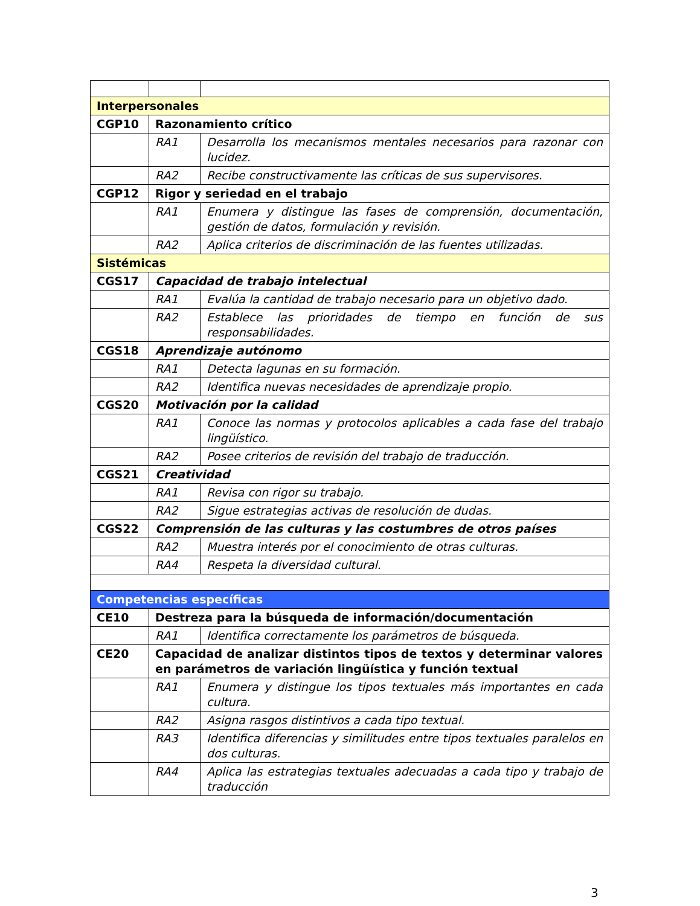| Interpersonales | | |
| CGP10 | Razonamiento crítico | |
| | RA1 | Desarrolla los mecanismos mentales necesarios para razonar con lucidez. |
| | RA2 | Recibe constructivamente las críticas de sus supervisores. |
| CGP12 | Rigor y seriedad en el trabajo | |
| | RA1 | Enumera y distingue las fases de comprensión, documentación, gestión de datos, formulación y revisión. |
| | RA2 | Aplica criterios de discriminación de las fuentes utilizadas. |
| Sistémicas | | |
| CGS17 | Capacidad de trabajo intelectual | |
| | RA1 | Evalúa la cantidad de trabajo necesario para un objetivo dado. |
| | RA2 | Establece las prioridades de tiempo en función de sus responsabilidades. |
| CGS18 | Aprendizaje autónomo | |
| | RA1 | Detecta lagunas en su formación. |
| | RA2 | Identifica nuevas necesidades de aprendizaje propio. |
| CGS20 | Motivación por la calidad | |
| | RA1 | Conoce las normas y protocolos aplicables a cada fase del trabajo lingüístico. |
| | RA2 | Posee criterios de revisión del trabajo de traducción. |
| CGS21 | Creatividad | |
| | RA1 | Revisa con rigor su trabajo. |
| | RA2 | Sigue estrategias activas de resolución de dudas. |
| CGS22 | Comprensión de las culturas y las costumbres de otros países | |
| | RA2 | Muestra interés por el conocimiento de otras culturas. |
| | RA4 | Respeta la diversidad cultural. |
| Competencias específicas | | |
| CE10 | Destreza para la búsqueda de información/documentación | |
| | RA1 | Identifica correctamente los parámetros de búsqueda. |
| CE20 | Capacidad de analizar distintos tipos de textos y determinar valores en parámetros de variación lingüística y función textual | |
| | RA1 | Enumera y distingue los tipos textuales más importantes en cada cultura. |
| | RA2 | Asigna rasgos distintivos a cada tipo textual. |
| | RA3 | Identifica diferencias y similitudes entre tipos textuales paralelos en dos culturas. |
| | RA4 | Aplica las estrategias textuales adecuadas a cada tipo y trabajo de traducción |
3